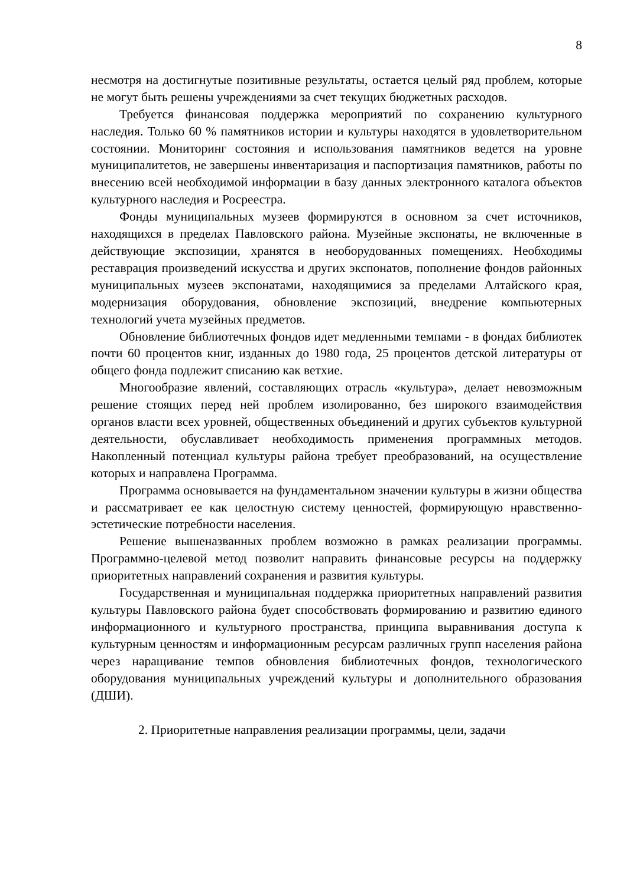8
несмотря на достигнутые позитивные результаты, остается целый ряд проблем, которые не могут быть решены учреждениями за счет текущих бюджетных расходов.
Требуется финансовая поддержка мероприятий по сохранению культурного наследия. Только 60 % памятников истории и культуры находятся в удовлетворительном состоянии. Мониторинг состояния и использования памятников ведется на уровне муниципалитетов, не завершены инвентаризация и паспортизация памятников, работы по внесению всей необходимой информации в базу данных электронного каталога объектов культурного наследия и Росреестра.
Фонды муниципальных музеев формируются в основном за счет источников, находящихся в пределах Павловского района. Музейные экспонаты, не включенные в действующие экспозиции, хранятся в необорудованных помещениях. Необходимы реставрация произведений искусства и других экспонатов, пополнение фондов районных муниципальных музеев экспонатами, находящимися за пределами Алтайского края, модернизация оборудования, обновление экспозиций, внедрение компьютерных технологий учета музейных предметов.
Обновление библиотечных фондов идет медленными темпами - в фондах библиотек почти 60 процентов книг, изданных до 1980 года, 25 процентов детской литературы от общего фонда подлежит списанию как ветхие.
Многообразие явлений, составляющих отрасль «культура», делает невозможным решение стоящих перед ней проблем изолированно, без широкого взаимодействия органов власти всех уровней, общественных объединений и других субъектов культурной деятельности, обуславливает необходимость применения программных методов. Накопленный потенциал культуры района требует преобразований, на осуществление которых и направлена Программа.
Программа основывается на фундаментальном значении культуры в жизни общества и рассматривает ее как целостную систему ценностей, формирующую нравственно-эстетические потребности населения.
Решение вышеназванных проблем возможно в рамках реализации программы. Программно-целевой метод позволит направить финансовые ресурсы на поддержку приоритетных направлений сохранения и развития культуры.
Государственная и муниципальная поддержка приоритетных направлений развития культуры Павловского района будет способствовать формированию и развитию единого информационного и культурного пространства, принципа выравнивания доступа к культурным ценностям и информационным ресурсам различных групп населения района через наращивание темпов обновления библиотечных фондов, технологического оборудования муниципальных учреждений культуры и дополнительного образования (ДШИ).
2. Приоритетные направления реализации программы, цели, задачи